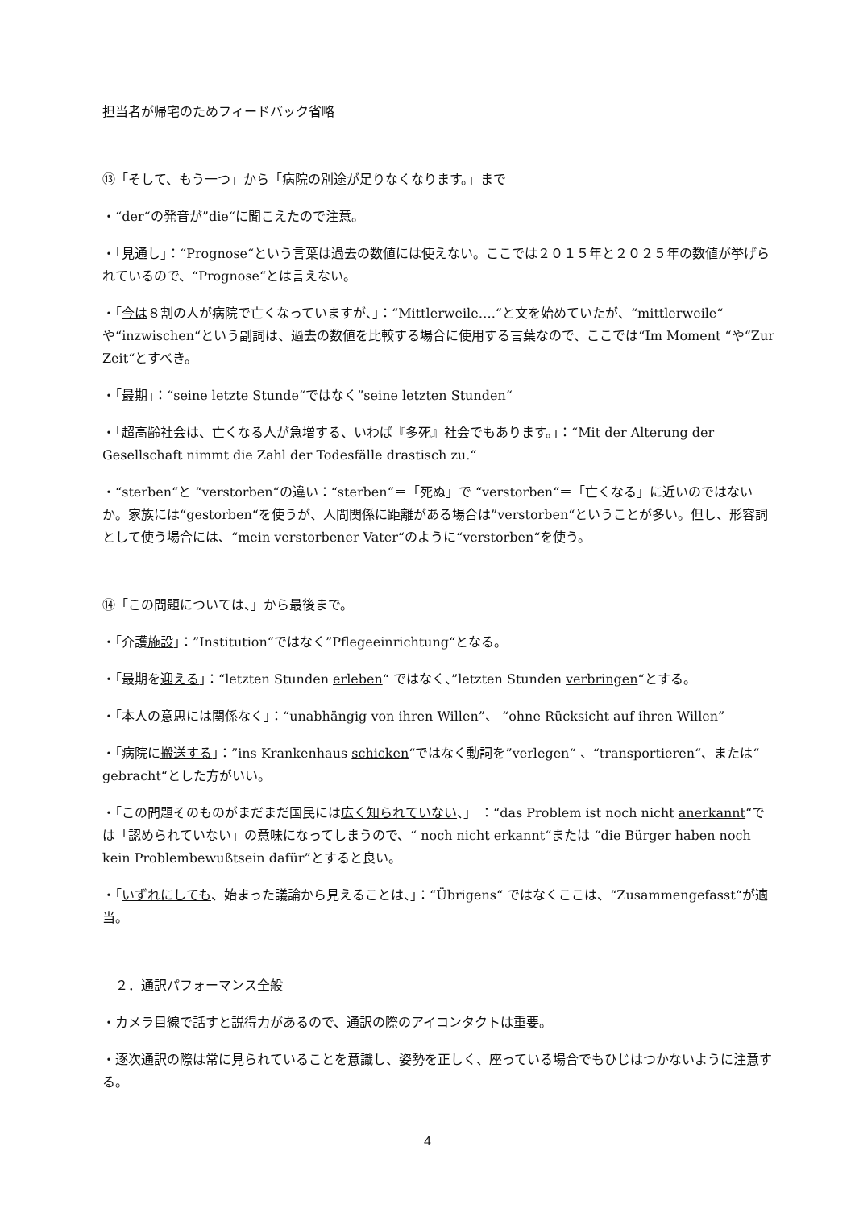担当者が帰宅のためフィードバック省略
⑬「そして、もう一つ」から「病院の別途が足りなくなります。」まで
・“der“の発音が”die“に聞こえたので注意。
・「見通し」：“Prognose“という言葉は過去の数値には使えない。ここでは２０１５年と２０２５年の数値が挙げられているので、“Prognose“とは言えない。
・「今は８割の人が病院で亡くなっていますが、」：“Mittlerweile….“と文を始めていたが、“mittlerweile“ や“inzwischen“という副詞は、過去の数値を比較する場合に使用する言葉なので、ここでは“Im Moment “や“Zur Zeit“とすべき。
・「最期」：“seine letzte Stunde“ではなく”seine letzten Stunden“
・「超高齢社会は、亡くなる人が急増する、いわば『多死』社会でもあります。」：“Mit der Alterung der Gesellschaft nimmt die Zahl der Todesfälle drastisch zu.“
・“sterben“と “verstorben“の違い：“sterben“＝「死ぬ」で “verstorben“＝「亡くなる」に近いのではないか。家族には“gestorben“を使うが、人間関係に距離がある場合は”verstorben“ということが多い。但し、形容詞として使う場合には、“mein verstorbener Vater“のように“verstorben“を使う。
⑭「この問題については、」から最後まで。
・「介護施設」：”Institution“ではなく”Pflegeeinrichtung“となる。
・「最期を迎える」：“letzten Stunden erleben“ ではなく、”letzten Stunden verbringen“とする。
・「本人の意思には関係なく」：“unabhängig von ihren Willen”、 “ohne Rücksicht auf ihren Willen”
・「病院に搬送する」：”ins Krankenhaus schicken“ではなく動詞を”verlegen“ 、“transportieren“、または“ gebracht“とした方がいい。
・「この問題そのものがまだまだ国民には広く知られていない、」 ：“das Problem ist noch nicht anerkannt“では「認められていない」の意味になってしまうので、“ noch nicht erkannt“または “die Bürger haben noch kein Problembewußtsein dafür”とすると良い。
・「いずれにしても、始まった議論から見えることは、」：“Übrigens“ ではなくここは、“Zusammengefasst“が適当。
　２．通訳パフォーマンス全般
・カメラ目線で話すと説得力があるので、通訳の際のアイコンタクトは重要。
・逐次通訳の際は常に見られていることを意識し、姿勢を正しく、座っている場合でもひじはつかないように注意する。
4